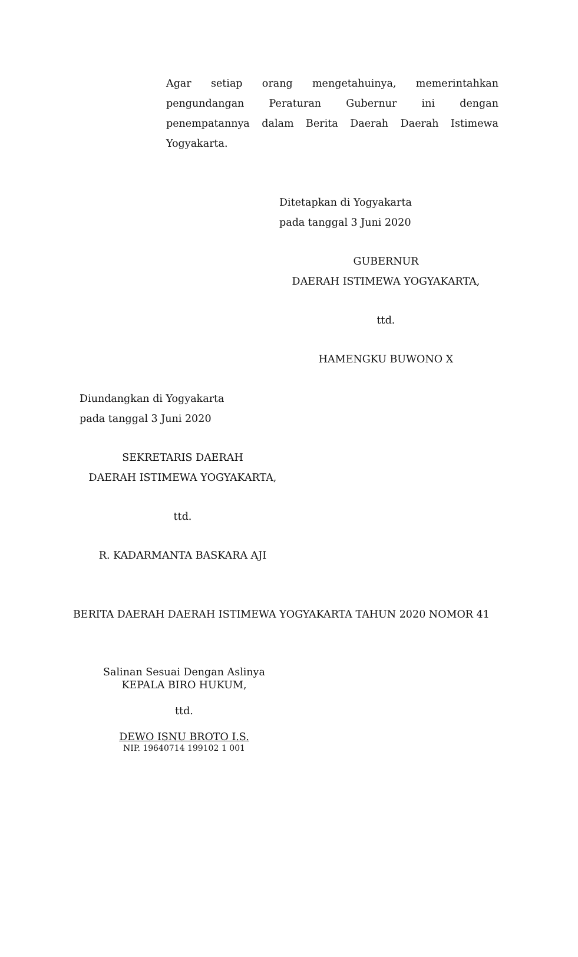Agar setiap orang mengetahuinya, memerintahkan pengundangan Peraturan Gubernur ini dengan penempatannya dalam Berita Daerah Daerah Istimewa
Yogyakarta.
Ditetapkan di Yogyakarta
pada tanggal 3 Juni 2020
GUBERNUR
DAERAH ISTIMEWA YOGYAKARTA,
ttd.
HAMENGKU BUWONO X
Diundangkan di Yogyakarta
pada tanggal 3 Juni 2020
SEKRETARIS DAERAH
DAERAH ISTIMEWA YOGYAKARTA,
ttd.
R. KADARMANTA BASKARA AJI
BERITA DAERAH DAERAH ISTIMEWA YOGYAKARTA TAHUN 2020 NOMOR 41
Salinan Sesuai Dengan Aslinya
KEPALA BIRO HUKUM,
ttd.
DEWO ISNU BROTO I.S.
NIP. 19640714 199102 1 001